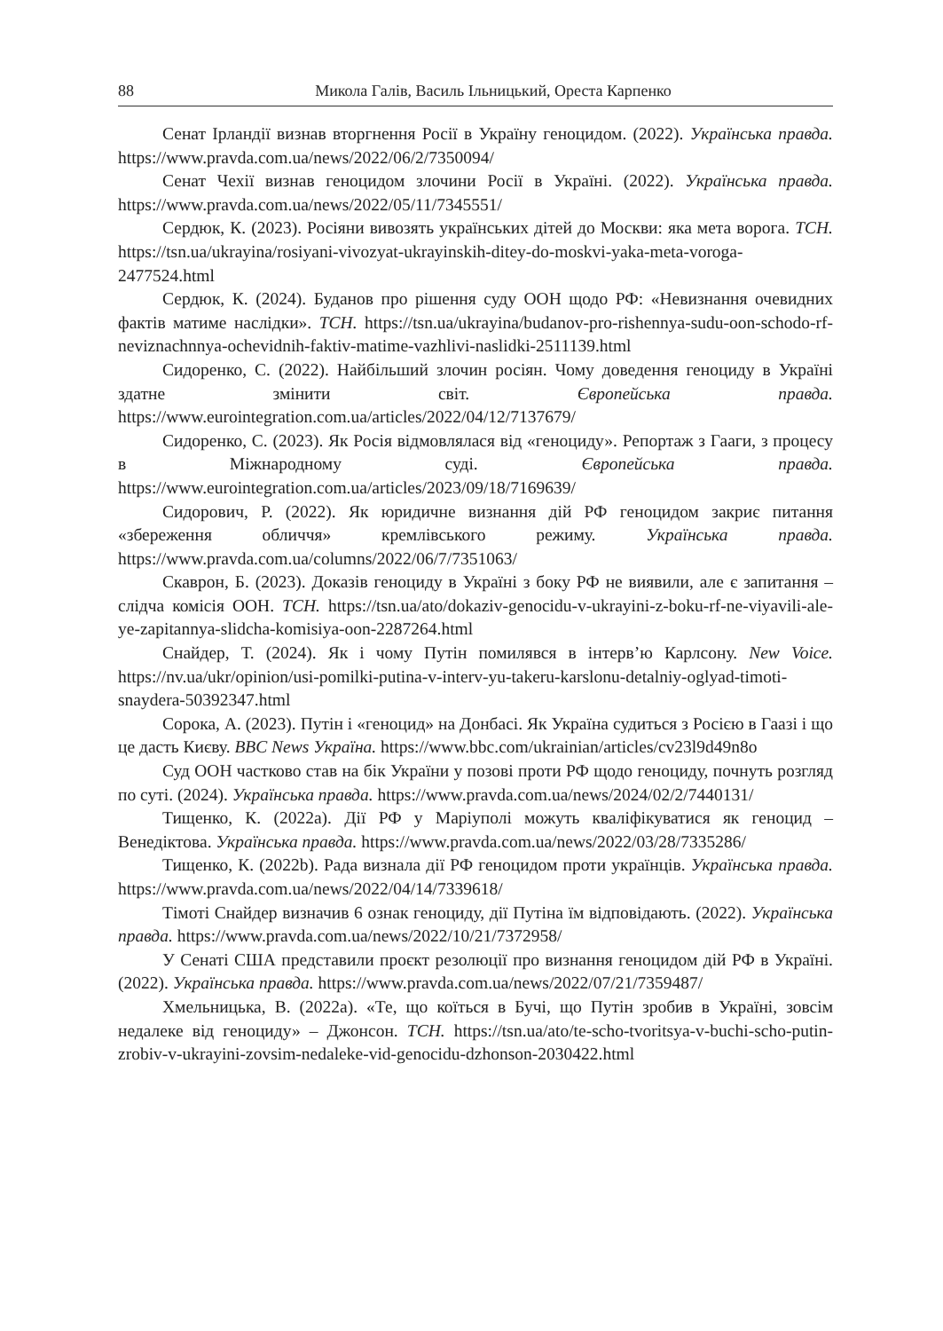88 Микола Галів, Василь Ільницький, Ореста Карпенко
Сенат Ірландії визнав вторгнення Росії в Україну геноцидом. (2022). Українська правда. https://www.pravda.com.ua/news/2022/06/2/7350094/
Сенат Чехії визнав геноцидом злочини Росії в Україні. (2022). Українська правда. https://www.pravda.com.ua/news/2022/05/11/7345551/
Сердюк, К. (2023). Росіяни вивозять українських дітей до Москви: яка мета ворога. ТСН. https://tsn.ua/ukrayina/rosiyani-vivozyat-ukrayinskih-ditey-do-moskvi-yaka-meta-voroga-2477524.html
Сердюк, К. (2024). Буданов про рішення суду ООН щодо РФ: «Невизнання очевидних фактів матиме наслідки». ТСН. https://tsn.ua/ukrayina/budanov-pro-rishennya-sudu-oon-schodo-rf-neviznachnnya-ochevidnih-faktiv-matime-vazhlivi-naslidki-2511139.html
Сидоренко, С. (2022). Найбільший злочин росіян. Чому доведення геноциду в Україні здатне змінити світ. Європейська правда. https://www.eurointegration.com.ua/articles/2022/04/12/7137679/
Сидоренко, С. (2023). Як Росія відмовлялася від «геноциду». Репортаж з Гааги, з процесу в Міжнародному суді. Європейська правда. https://www.eurointegration.com.ua/articles/2023/09/18/7169639/
Сидорович, Р. (2022). Як юридичне визнання дій РФ геноцидом закриє питання «збереження обличчя» кремлівського режиму. Українська правда. https://www.pravda.com.ua/columns/2022/06/7/7351063/
Скаврон, Б. (2023). Доказів геноциду в Україні з боку РФ не виявили, але є запитання – слідча комісія ООН. ТСН. https://tsn.ua/ato/dokaziv-genocidu-v-ukrayini-z-boku-rf-ne-viyavili-ale-ye-zapitannya-slidcha-komisiya-oon-2287264.html
Снайдер, Т. (2024). Як і чому Путін помилявся в інтерв’ю Карлсону. New Voice. https://nv.ua/ukr/opinion/usi-pomilki-putina-v-interv-yu-takeru-karslonu-detalniy-oglyad-timoti-snaydera-50392347.html
Сорока, А. (2023). Путін і «геноцид» на Донбасі. Як Україна судиться з Росією в Гаазі і що це дасть Києву. BBC News Україна. https://www.bbc.com/ukrainian/articles/cv23l9d49n8o
Суд ООН частково став на бік України у позові проти РФ щодо геноциду, почнуть розгляд по суті. (2024). Українська правда. https://www.pravda.com.ua/news/2024/02/2/7440131/
Тищенко, К. (2022a). Дії РФ у Маріуполі можуть кваліфікуватися як геноцид – Венедіктова. Українська правда. https://www.pravda.com.ua/news/2022/03/28/7335286/
Тищенко, К. (2022b). Рада визнала дії РФ геноцидом проти українців. Українська правда. https://www.pravda.com.ua/news/2022/04/14/7339618/
Тімоті Снайдер визначив 6 ознак геноциду, дії Путіна їм відповідають. (2022). Українська правда. https://www.pravda.com.ua/news/2022/10/21/7372958/
У Сенаті США представили проєкт резолюції про визнання геноцидом дій РФ в Україні. (2022). Українська правда. https://www.pravda.com.ua/news/2022/07/21/7359487/
Хмельницька, В. (2022a). «Те, що коїться в Бучі, що Путін зробив в Україні, зовсім недалеке від геноциду» – Джонсон. ТСН. https://tsn.ua/ato/te-scho-tvoritsya-v-buchi-scho-putin-zrobiv-v-ukrayini-zovsim-nedaleke-vid-genocidu-dzhonson-2030422.html